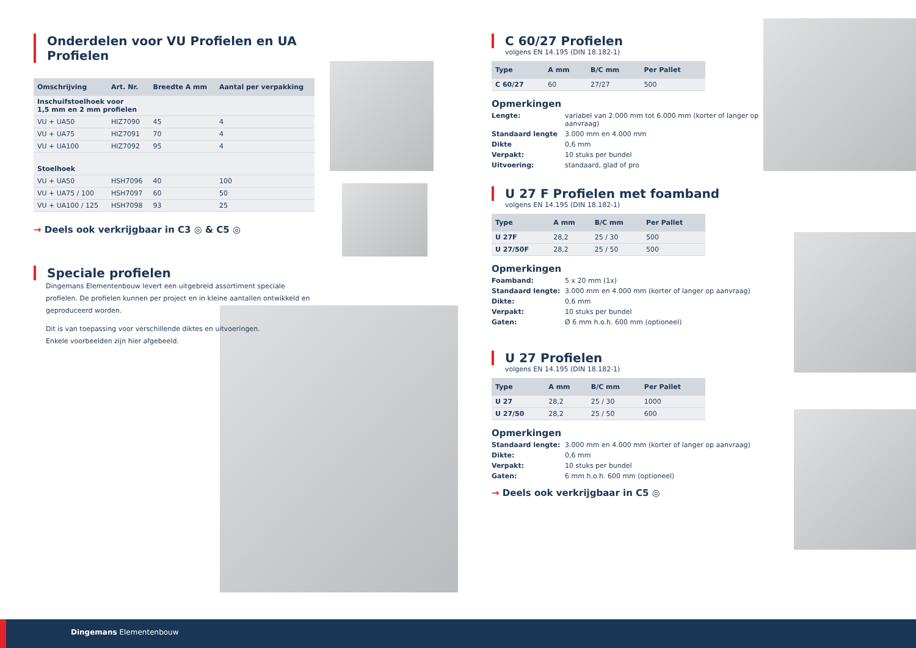Onderdelen voor VU Profielen en UA Profielen
| Omschrijving | Art. Nr. | Breedte A mm | Aantal per verpakking |
| --- | --- | --- | --- |
| Inschuifstoelhoek voor 1,5 mm en 2 mm profielen | | | |
| VU + UA50 | HIZ7090 | 45 | 4 |
| VU + UA75 | HIZ7091 | 70 | 4 |
| VU + UA100 | HIZ7092 | 95 | 4 |
| Stoelhoek | | | |
| VU + UA50 | HSH7096 | 40 | 100 |
| VU + UA75 / 100 | HSH7097 | 60 | 50 |
| VU + UA100 / 125 | HSH7098 | 93 | 25 |
→ Deels ook verkrijgbaar in C3 ◎ & C5 ◎
Speciale profielen
Dingemans Elementenbouw levert een uitgebreid assortiment speciale profielen. De profielen kunnen per project en in kleine aantallen ontwikkeld en geproduceerd worden.
Dit is van toepassing voor verschillende diktes en uitvoeringen.
Enkele voorbeelden zijn hier afgebeeld.
C 60/27 Profielen
volgens EN 14.195 (DIN 18.182-1)
| Type | A mm | B/C mm | Per Pallet |
| --- | --- | --- | --- |
| C 60/27 | 60 | 27/27 | 500 |
Opmerkingen
Lengte: variabel van 2.000 mm tot 6.000 mm (korter of langer op aanvraag) Standaard lengte 3.000 mm en 4.000 mm Dikte 0,6 mm Verpakt: 10 stuks per bundel Uitvoering: standaard, glad of pro
U 27 F Profielen met foamband
volgens EN 14.195 (DIN 18.182-1)
| Type | A mm | B/C mm | Per Pallet |
| --- | --- | --- | --- |
| U 27F | 28,2 | 25 / 30 | 500 |
| U 27/50F | 28,2 | 25 / 50 | 500 |
Opmerkingen
Foamband: 5 x 20 mm (1x) Standaard lengte: 3.000 mm en 4.000 mm (korter of langer op aanvraag) Dikte: 0,6 mm Verpakt: 10 stuks per bundel Gaten: Ø 6 mm h.o.h. 600 mm (optioneel)
U 27 Profielen
volgens EN 14.195 (DIN 18.182-1)
| Type | A mm | B/C mm | Per Pallet |
| --- | --- | --- | --- |
| U 27 | 28,2 | 25 / 30 | 1000 |
| U 27/50 | 28,2 | 25 / 50 | 600 |
Opmerkingen
Standaard lengte: 3.000 mm en 4.000 mm (korter of langer op aanvraag) Dikte: 0,6 mm Verpakt: 10 stuks per bundel Gaten: 6 mm h.o.h. 600 mm (optioneel)
→ Deels ook verkrijgbaar in C5 ◎
Dingemans Elementenbouw